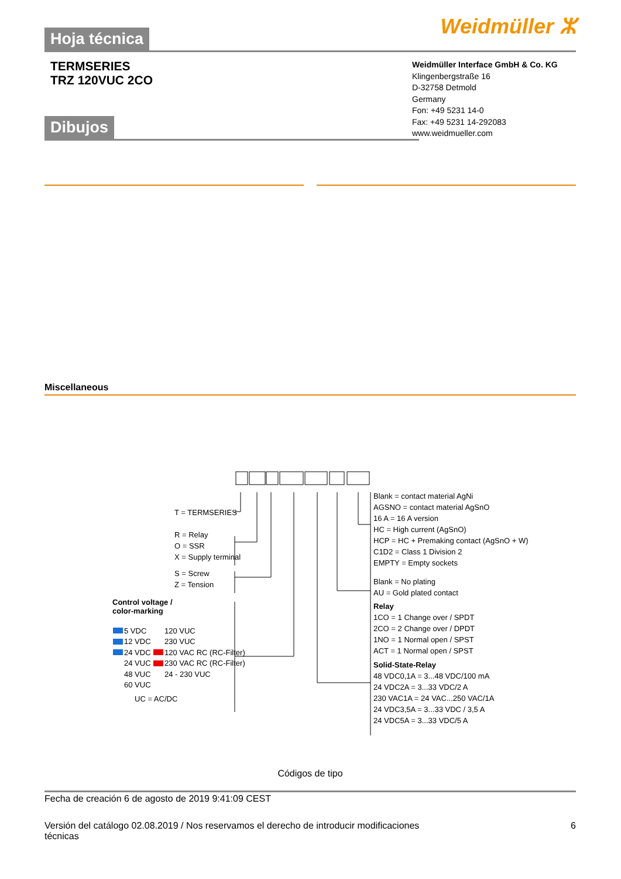Hoja técnica
Weidmüller ⵣ
TERMSERIES
TRZ 120VUC 2CO
Weidmüller Interface GmbH & Co. KG
Klingenbergstraße 16
D-32758 Detmold
Germany
Fon: +49 5231 14-0
Fax: +49 5231 14-292083
www.weidmueller.com
Dibujos
Miscellaneous
T = TERMSERIES
R = Relay
O = SSR
X = Supply terminal
S = Screw
Z = Tension
Control voltage /
color-marking
5 VDC
12 VDC
24 VDC
24 VUC
48 VUC
60 VUC
120 VUC
230 VUC
120 VAC RC (RC-Filter)
230 VAC RC (RC-Filter)
24 - 230 VUC
UC = AC/DC
Blank = contact material AgNi
AGSNO = contact material AgSnO
16 A = 16 A version
HC = High current (AgSnO)
HCP = HC + Premaking contact (AgSnO + W)
C1D2 = Class 1 Division 2
EMPTY = Empty sockets
Blank = No plating
AU = Gold plated contact
Relay
1CO = 1 Change over / SPDT
2CO = 2 Change over / DPDT
1NO = 1 Normal open / SPST
ACT = 1 Normal open / SPST
Solid-State-Relay
48 VDC0,1A = 3...48 VDC/100 mA
24 VDC2A = 3...33 VDC/2 A
230 VAC1A = 24 VAC...250 VAC/1A
24 VDC3,5A = 3...33 VDC / 3,5 A
24 VDC5A = 3...33 VDC/5 A
Códigos de tipo
Fecha de creación 6 de agosto de 2019 9:41:09 CEST
Versión del catálogo 02.08.2019 / Nos reservamos el derecho de introducir modificaciones
técnicas
6